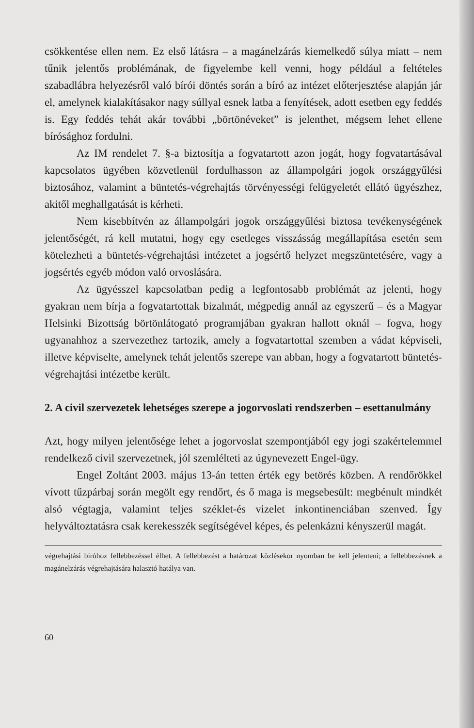csökkentése ellen nem. Ez első látásra – a magánelzárás kiemelkedő súlya miatt – nem tűnik jelentős problémának, de figyelembe kell venni, hogy például a feltételes szabadlábra helyezésről való bírói döntés során a bíró az intézet előterjesztése alapján jár el, amelynek kialakításakor nagy súllyal esnek latba a fenyítések, adott esetben egy feddés is. Egy feddés tehát akár további „börtönéveket” is jelenthet, mégsem lehet ellene bírósághoz fordulni.
Az IM rendelet 7. §-a biztosítja a fogvatartott azon jogát, hogy fogvatartásával kapcsolatos ügyében közvetlenül fordulhasson az állampolgári jogok országgyűlési biztosához, valamint a büntetés-végrehajtás törvényességi felügyeletét ellátó ügyészhez, akitől meghallgatását is kérheti.
Nem kisebbítvén az állampolgári jogok országgyűlési biztosa tevékenységének jelentőségét, rá kell mutatni, hogy egy esetleges visszásság megállapítása esetén sem kötelezheti a büntetés-végrehajtási intézetet a jogsértő helyzet megszüntetésére, vagy a jogsértés egyéb módon való orvoslására.
Az ügyésszel kapcsolatban pedig a legfontosabb problémát az jelenti, hogy gyakran nem bírja a fogvatartottak bizalmát, mégpedig annál az egyszerű – és a Magyar Helsinki Bizottság börtönlátogató programjában gyakran hallott oknál – fogva, hogy ugyanahhoz a szervezethez tartozik, amely a fogvatartottal szemben a vádat képviseli, illetve képviselte, amelynek tehát jelentős szerepe van abban, hogy a fogvatartott büntetés-végrehajtási intézetbe került.
2. A civil szervezetek lehetséges szerepe a jogorvoslati rendszerben – esettanulmány
Azt, hogy milyen jelentősége lehet a jogorvoslat szempontjából egy jogi szakértelemmel rendelkező civil szervezetnek, jól szemlélteti az úgynevezett Engel-ügy.
Engel Zoltánt 2003. május 13-án tetten érték egy betörés közben. A rendőrökkel vívott tűzpárbaj során megölt egy rendőrt, és ő maga is megsebesült: megbénult mindkét alsó végtagja, valamint teljes széklet-és vizelet inkontinenciában szenved. Így helyváltoztatásra csak kerekesszék segítségével képes, és pelenkázni kényszerül magát.
végrehajtási bíróhoz fellebbezéssel élhet. A fellebbezést a határozat közlésekor nyomban be kell jelenteni; a fellebbezésnek a magánelzárás végrehajtására halasztó hatálya van.
60